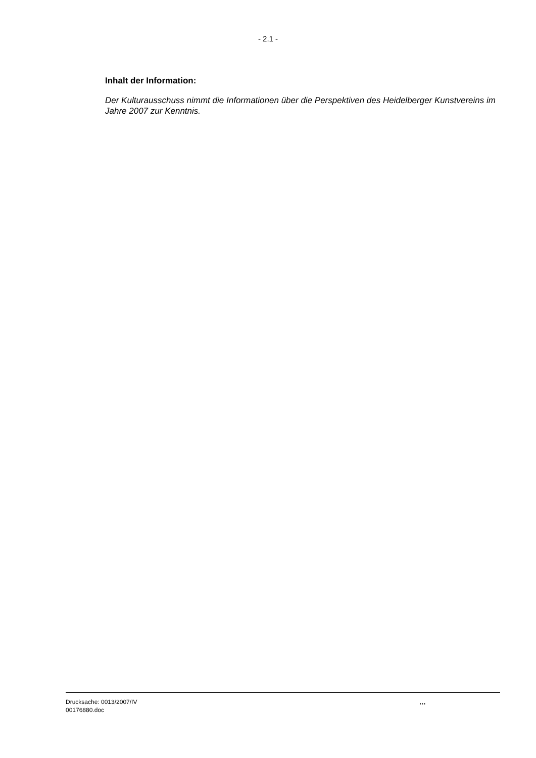- 2.1 -
Inhalt der Information:
Der Kulturausschuss nimmt die Informationen über die Perspektiven des Heidelberger Kunstvereins im Jahre 2007 zur Kenntnis.
Drucksache: 0013/2007/IV
00176880.doc
...